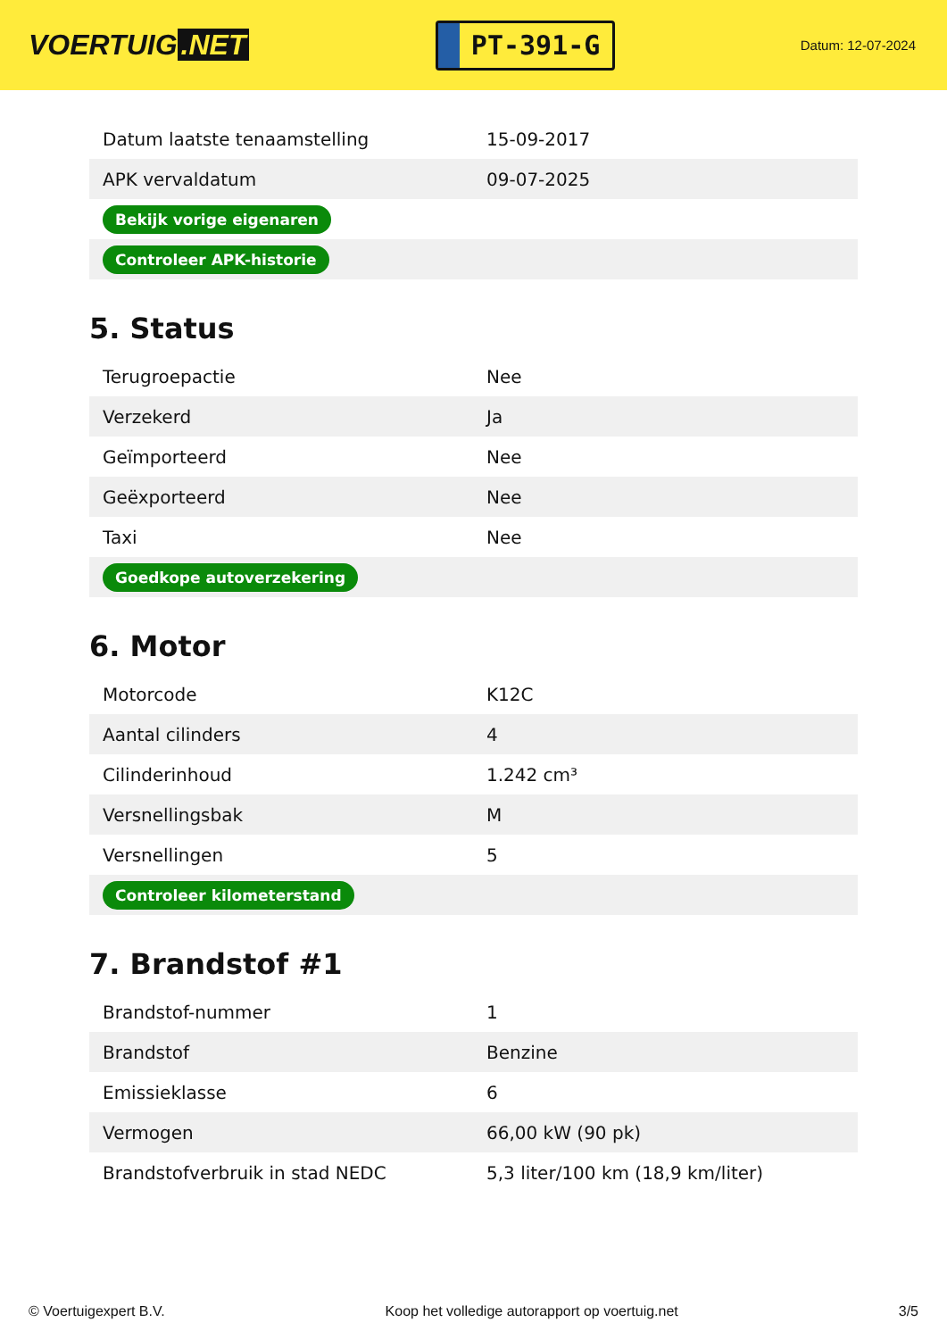VOERTUIG.NET
PT-391-G
Datum: 12-07-2024
| Datum laatste tenaamstelling | 15-09-2017 |
| APK vervaldatum | 09-07-2025 |
| Bekijk vorige eigenaren | |
| Controleer APK-historie | |
5. Status
| Terugroepactie | Nee |
| Verzekerd | Ja |
| Geïmporteerd | Nee |
| Geëxporteerd | Nee |
| Taxi | Nee |
| Goedkope autoverzekering | |
6. Motor
| Motorcode | K12C |
| Aantal cilinders | 4 |
| Cilinderinhoud | 1.242 cm³ |
| Versnellingsbak | M |
| Versnellingen | 5 |
| Controleer kilometerstand | |
7. Brandstof #1
| Brandstof-nummer | 1 |
| Brandstof | Benzine |
| Emissieklasse | 6 |
| Vermogen | 66,00 kW (90 pk) |
| Brandstofverbruik in stad NEDC | 5,3 liter/100 km (18,9 km/liter) |
© Voertuigexpert B.V. Koop het volledige autorapport op voertuig.net 3/5